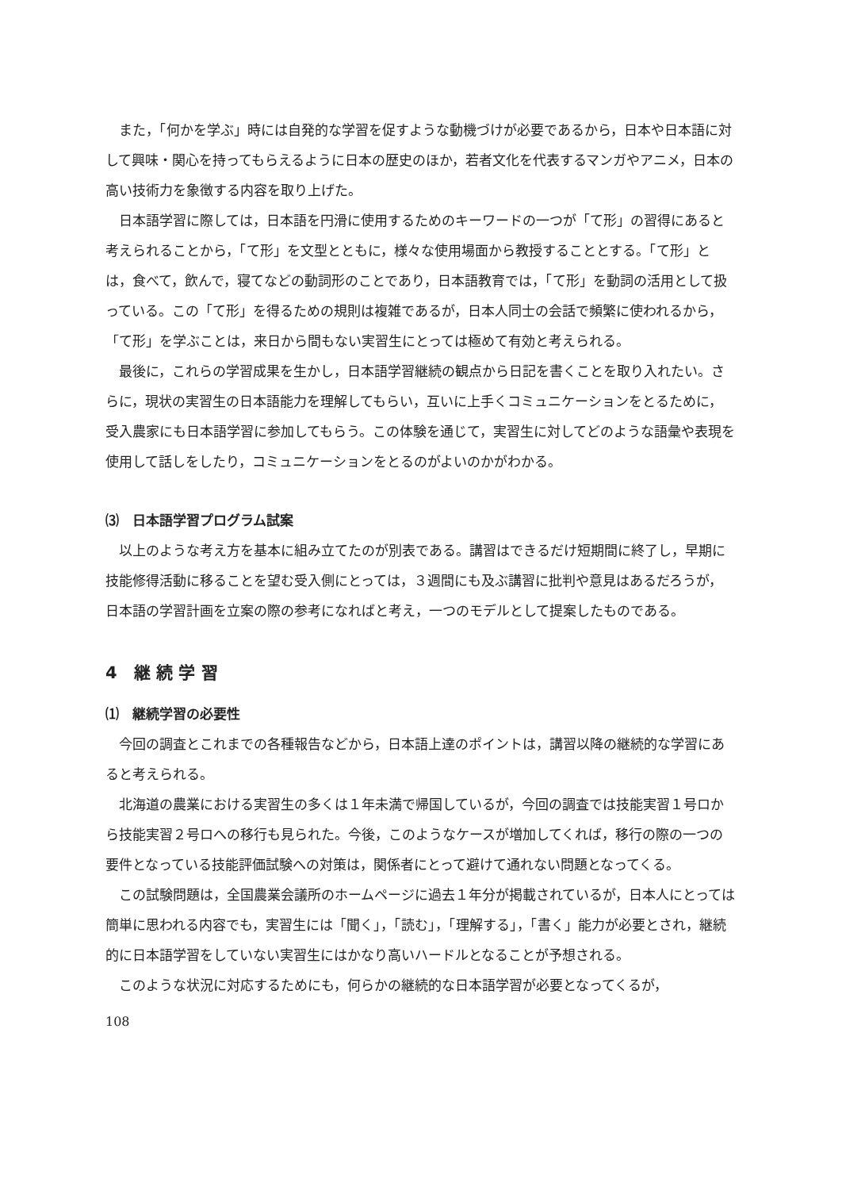また，「何かを学ぶ」時には自発的な学習を促すような動機づけが必要であるから，日本や日本語に対して興味・関心を持ってもらえるように日本の歴史のほか，若者文化を代表するマンガやアニメ，日本の高い技術力を象徴する内容を取り上げた。
日本語学習に際しては，日本語を円滑に使用するためのキーワードの一つが「て形」の習得にあると考えられることから，「て形」を文型とともに，様々な使用場面から教授することとする。「て形」とは，食べて，飲んで，寝てなどの動詞形のことであり，日本語教育では，「て形」を動詞の活用として扱っている。この「て形」を得るための規則は複雑であるが，日本人同士の会話で頻繁に使われるから，「て形」を学ぶことは，来日から間もない実習生にとっては極めて有効と考えられる。
最後に，これらの学習成果を生かし，日本語学習継続の観点から日記を書くことを取り入れたい。さらに，現状の実習生の日本語能力を理解してもらい，互いに上手くコミュニケーションをとるために，受入農家にも日本語学習に参加してもらう。この体験を通じて，実習生に対してどのような語彙や表現を使用して話しをしたり，コミュニケーションをとるのがよいのかがわかる。
⑶　日本語学習プログラム試案
以上のような考え方を基本に組み立てたのが別表である。講習はできるだけ短期間に終了し，早期に技能修得活動に移ることを望む受入側にとっては，３週間にも及ぶ講習に批判や意見はあるだろうが，日本語の学習計画を立案の際の参考になればと考え，一つのモデルとして提案したものである。
4　継 続 学 習
⑴　継続学習の必要性
今回の調査とこれまでの各種報告などから，日本語上達のポイントは，講習以降の継続的な学習にあると考えられる。
北海道の農業における実習生の多くは１年未満で帰国しているが，今回の調査では技能実習１号ロから技能実習２号ロへの移行も見られた。今後，このようなケースが増加してくれば，移行の際の一つの要件となっている技能評価試験への対策は，関係者にとって避けて通れない問題となってくる。
この試験問題は，全国農業会議所のホームページに過去１年分が掲載されているが，日本人にとっては簡単に思われる内容でも，実習生には「聞く」，「読む」，「理解する」，「書く」能力が必要とされ，継続的に日本語学習をしていない実習生にはかなり高いハードルとなることが予想される。
このような状況に対応するためにも，何らかの継続的な日本語学習が必要となってくるが，
108